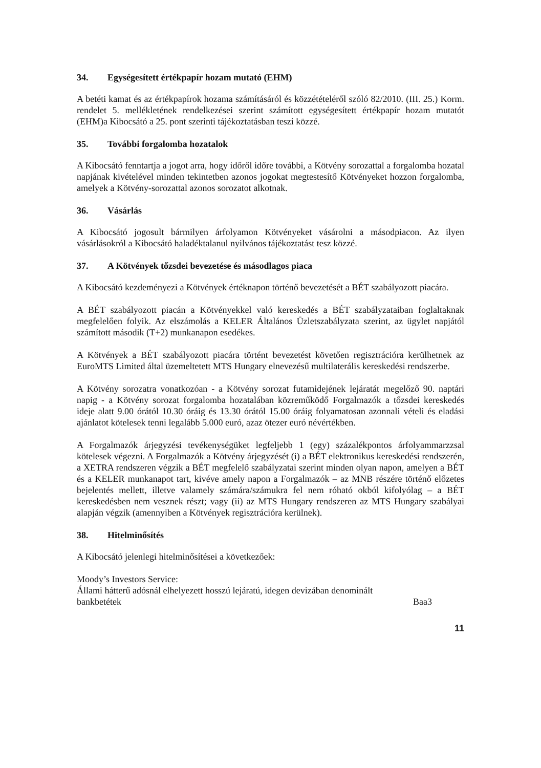34. Egységesített értékpapír hozam mutató (EHM)
A betéti kamat és az értékpapírok hozama számításáról és közzétételéről szóló 82/2010. (III. 25.) Korm. rendelet 5. mellékletének rendelkezései szerint számított egységesített értékpapír hozam mutatót (EHM)a Kibocsátó a 25. pont szerinti tájékoztatásban teszi közzé.
35. További forgalomba hozatalok
A Kibocsátó fenntartja a jogot arra, hogy időről időre további, a Kötvény sorozattal a forgalomba hozatal napjának kivételével minden tekintetben azonos jogokat megtestesítő Kötvényeket hozzon forgalomba, amelyek a Kötvény-sorozattal azonos sorozatot alkotnak.
36. Vásárlás
A Kibocsátó jogosult bármilyen árfolyamon Kötvényeket vásárolni a másodpiacon. Az ilyen vásárlásokról a Kibocsátó haladéktalanul nyilvános tájékoztatást tesz közzé.
37. A Kötvények tőzsdei bevezetése és másodlagos piaca
A Kibocsátó kezdeményezi a Kötvények értéknapon történő bevezetését a BÉT szabályozott piacára.
A BÉT szabályozott piacán a Kötvényekkel való kereskedés a BÉT szabályzataiban foglaltaknak megfelelően folyik. Az elszámolás a KELER Általános Üzletszabályzata szerint, az ügylet napjától számított második (T+2) munkanapon esedékes.
A Kötvények a BÉT szabályozott piacára történt bevezetést követően regisztrációra kerülhetnek az EuroMTS Limited által üzemeltetett MTS Hungary elnevezésű multilaterális kereskedési rendszerbe.
A Kötvény sorozatra vonatkozóan - a Kötvény sorozat futamidejének lejáratát megelőző 90. naptári napig - a Kötvény sorozat forgalomba hozatalában közreműködő Forgalmazók a tőzsdei kereskedés ideje alatt 9.00 órától 10.30 óráig és 13.30 órától 15.00 óráig folyamatosan azonnali vételi és eladási ajánlatot kötelesek tenni legalább 5.000 euró, azaz ötezer euró névértékben.
A Forgalmazók árjegyzési tevékenységüket legfeljebb 1 (egy) százalékpontos árfolyammarzzsal kötelesek végezni. A Forgalmazók a Kötvény árjegyzését (i) a BÉT elektronikus kereskedési rendszerén, a XETRA rendszeren végzik a BÉT megfelelő szabályzatai szerint minden olyan napon, amelyen a BÉT és a KELER munkanapot tart, kivéve amely napon a Forgalmazók – az MNB részére történő előzetes bejelentés mellett, illetve valamely számára/számukra fel nem róható okból kifolyólag – a BÉT kereskedésben nem vesznek részt; vagy (ii) az MTS Hungary rendszeren az MTS Hungary szabályai alapján végzik (amennyiben a Kötvények regisztrációra kerülnek).
38. Hitelminősítés
A Kibocsátó jelenlegi hitelminősítései a következőek:
Moody’s Investors Service:
Állami hátterű adósnál elhelyezett hosszú lejáratú, idegen devizában denominált bankbetétek
Baa3
11